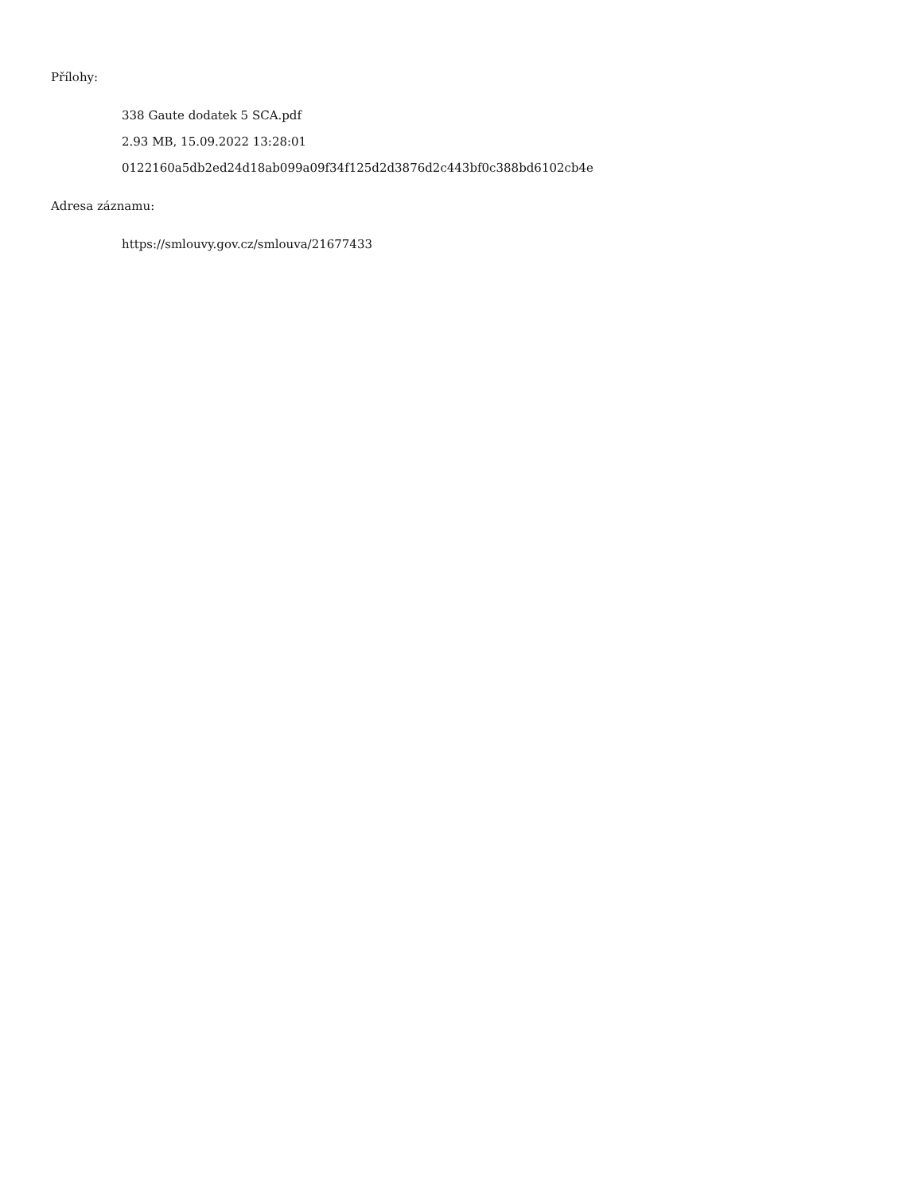Přílohy:
338 Gaute dodatek 5 SCA.pdf
2.93 MB, 15.09.2022 13:28:01
0122160a5db2ed24d18ab099a09f34f125d2d3876d2c443bf0c388bd6102cb4e
Adresa záznamu:
https://smlouvy.gov.cz/smlouva/21677433